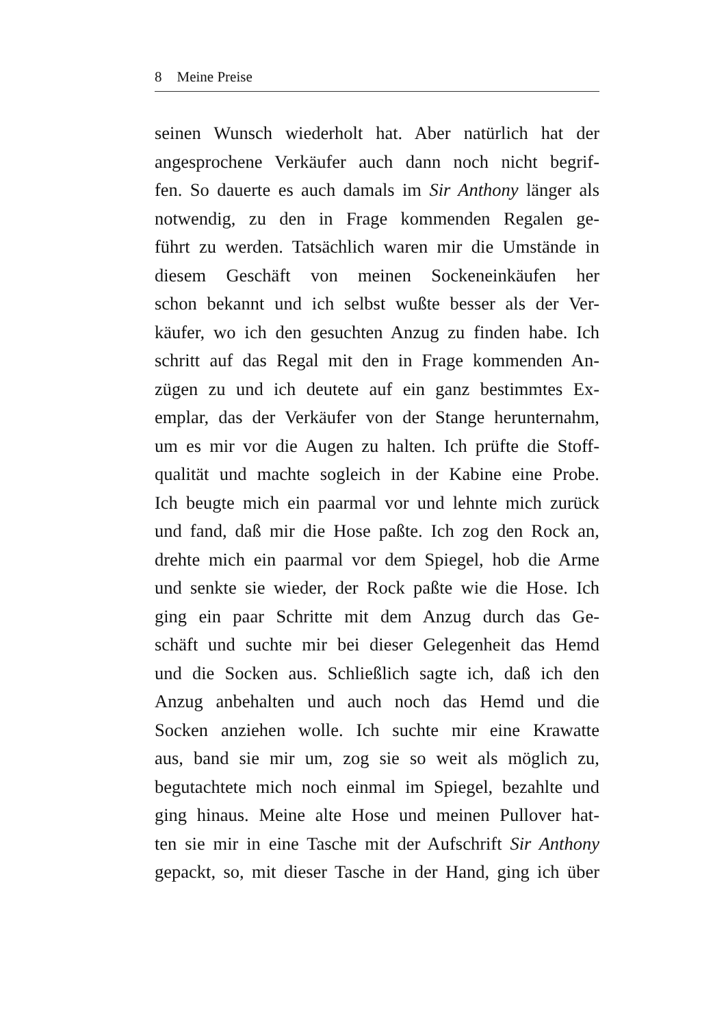8 Meine Preise
seinen Wunsch wiederholt hat. Aber natürlich hat der
angesprochene Verkäufer auch dann noch nicht begrif-
fen. So dauerte es auch damals im Sir Anthony länger als
notwendig, zu den in Frage kommenden Regalen ge-
führt zu werden. Tatsächlich waren mir die Umstände in
diesem Geschäft von meinen Sockeneinkäufen her
schon bekannt und ich selbst wußte besser als der Ver-
käufer, wo ich den gesuchten Anzug zu finden habe. Ich
schritt auf das Regal mit den in Frage kommenden An-
zügen zu und ich deutete auf ein ganz bestimmtes Ex-
emplar, das der Verkäufer von der Stange herunternahm,
um es mir vor die Augen zu halten. Ich prüfte die Stoff-
qualität und machte sogleich in der Kabine eine Probe.
Ich beugte mich ein paarmal vor und lehnte mich zurück
und fand, daß mir die Hose paßte. Ich zog den Rock an,
drehte mich ein paarmal vor dem Spiegel, hob die Arme
und senkte sie wieder, der Rock paßte wie die Hose. Ich
ging ein paar Schritte mit dem Anzug durch das Ge-
schäft und suchte mir bei dieser Gelegenheit das Hemd
und die Socken aus. Schließlich sagte ich, daß ich den
Anzug anbehalten und auch noch das Hemd und die
Socken anziehen wolle. Ich suchte mir eine Krawatte
aus, band sie mir um, zog sie so weit als möglich zu,
begutachtete mich noch einmal im Spiegel, bezahlte und
ging hinaus. Meine alte Hose und meinen Pullover hat-
ten sie mir in eine Tasche mit der Aufschrift Sir Anthony
gepackt, so, mit dieser Tasche in der Hand, ging ich über